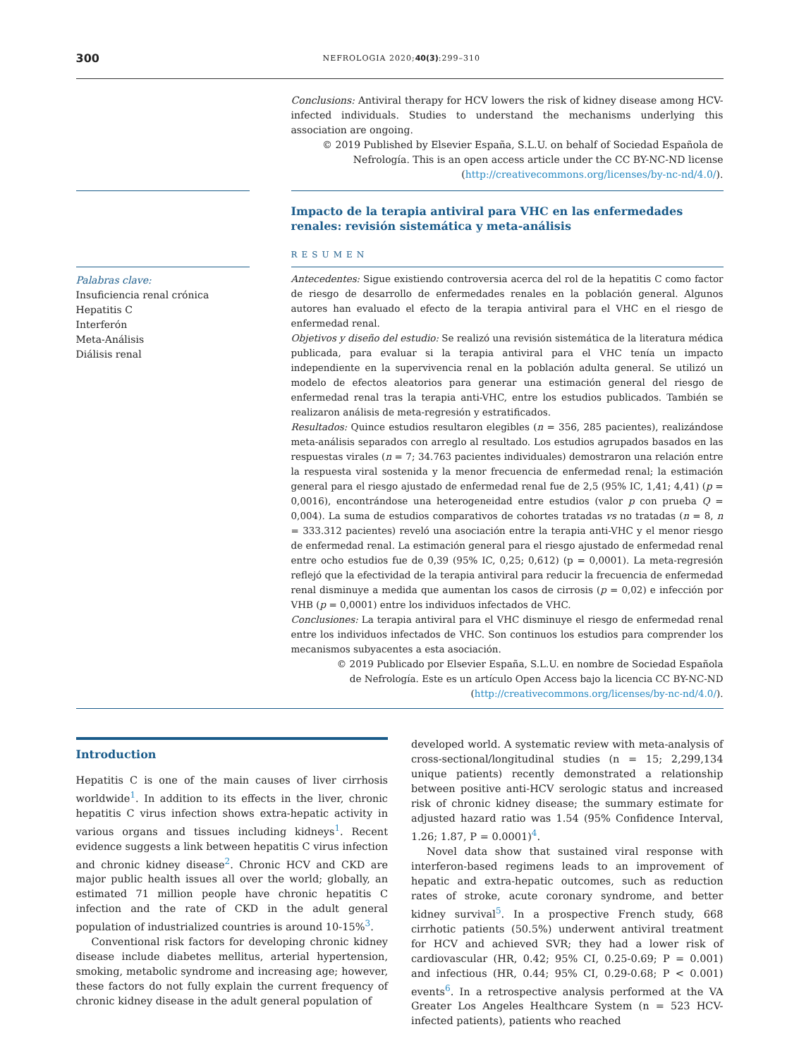300 NEFROLOGIA 2020;40(3):299–310
Conclusions: Antiviral therapy for HCV lowers the risk of kidney disease among HCV-infected individuals. Studies to understand the mechanisms underlying this association are ongoing.
© 2019 Published by Elsevier España, S.L.U. on behalf of Sociedad Española de Nefrología. This is an open access article under the CC BY-NC-ND license (http://creativecommons.org/licenses/by-nc-nd/4.0/).
Impacto de la terapia antiviral para VHC en las enfermedades renales: revisión sistemática y meta-análisis
RESUMEN
Palabras clave:
Insuficiencia renal crónica
Hepatitis C
Interferón
Meta-Análisis
Diálisis renal
Antecedentes: Sigue existiendo controversia acerca del rol de la hepatitis C como factor de riesgo de desarrollo de enfermedades renales en la población general. Algunos autores han evaluado el efecto de la terapia antiviral para el VHC en el riesgo de enfermedad renal.
Objetivos y diseño del estudio: Se realizó una revisión sistemática de la literatura médica publicada, para evaluar si la terapia antiviral para el VHC tenía un impacto independiente en la supervivencia renal en la población adulta general. Se utilizó un modelo de efectos aleatorios para generar una estimación general del riesgo de enfermedad renal tras la terapia anti-VHC, entre los estudios publicados. También se realizaron análisis de meta-regresión y estratificados.
Resultados: Quince estudios resultaron elegibles (n = 356, 285 pacientes), realizándose meta-análisis separados con arreglo al resultado. Los estudios agrupados basados en las respuestas virales (n = 7; 34.763 pacientes individuales) demostraron una relación entre la respuesta viral sostenida y la menor frecuencia de enfermedad renal; la estimación general para el riesgo ajustado de enfermedad renal fue de 2,5 (95% IC, 1,41; 4,41) (p = 0,0016), encontrándose una heterogeneidad entre estudios (valor p con prueba Q = 0,004). La suma de estudios comparativos de cohortes tratadas vs no tratadas (n = 8, n = 333.312 pacientes) reveló una asociación entre la terapia anti-VHC y el menor riesgo de enfermedad renal. La estimación general para el riesgo ajustado de enfermedad renal entre ocho estudios fue de 0,39 (95% IC, 0,25; 0,612) (p = 0,0001). La meta-regresión reflejó que la efectividad de la terapia antiviral para reducir la frecuencia de enfermedad renal disminuye a medida que aumentan los casos de cirrosis (p = 0,02) e infección por VHB (p = 0,0001) entre los individuos infectados de VHC.
Conclusiones: La terapia antiviral para el VHC disminuye el riesgo de enfermedad renal entre los individuos infectados de VHC. Son continuos los estudios para comprender los mecanismos subyacentes a esta asociación.
© 2019 Publicado por Elsevier España, S.L.U. en nombre de Sociedad Española de Nefrología. Este es un artículo Open Access bajo la licencia CC BY-NC-ND (http://creativecommons.org/licenses/by-nc-nd/4.0/).
Introduction
Hepatitis C is one of the main causes of liver cirrhosis worldwide<sup>1</sup>. In addition to its effects in the liver, chronic hepatitis C virus infection shows extra-hepatic activity in various organs and tissues including kidneys<sup>1</sup>. Recent evidence suggests a link between hepatitis C virus infection and chronic kidney disease<sup>2</sup>. Chronic HCV and CKD are major public health issues all over the world; globally, an estimated 71 million people have chronic hepatitis C infection and the rate of CKD in the adult general population of industrialized countries is around 10-15%<sup>3</sup>.
Conventional risk factors for developing chronic kidney disease include diabetes mellitus, arterial hypertension, smoking, metabolic syndrome and increasing age; however, these factors do not fully explain the current frequency of chronic kidney disease in the adult general population of
developed world. A systematic review with meta-analysis of cross-sectional/longitudinal studies (n = 15; 2,299,134 unique patients) recently demonstrated a relationship between positive anti-HCV serologic status and increased risk of chronic kidney disease; the summary estimate for adjusted hazard ratio was 1.54 (95% Confidence Interval, 1.26; 1.87, P = 0.0001)<sup>4</sup>.
Novel data show that sustained viral response with interferon-based regimens leads to an improvement of hepatic and extra-hepatic outcomes, such as reduction rates of stroke, acute coronary syndrome, and better kidney survival<sup>5</sup>. In a prospective French study, 668 cirrhotic patients (50.5%) underwent antiviral treatment for HCV and achieved SVR; they had a lower risk of cardiovascular (HR, 0.42; 95% CI, 0.25-0.69; P = 0.001) and infectious (HR, 0.44; 95% CI, 0.29-0.68; P < 0.001) events<sup>6</sup>. In a retrospective analysis performed at the VA Greater Los Angeles Healthcare System (n = 523 HCV-infected patients), patients who reached